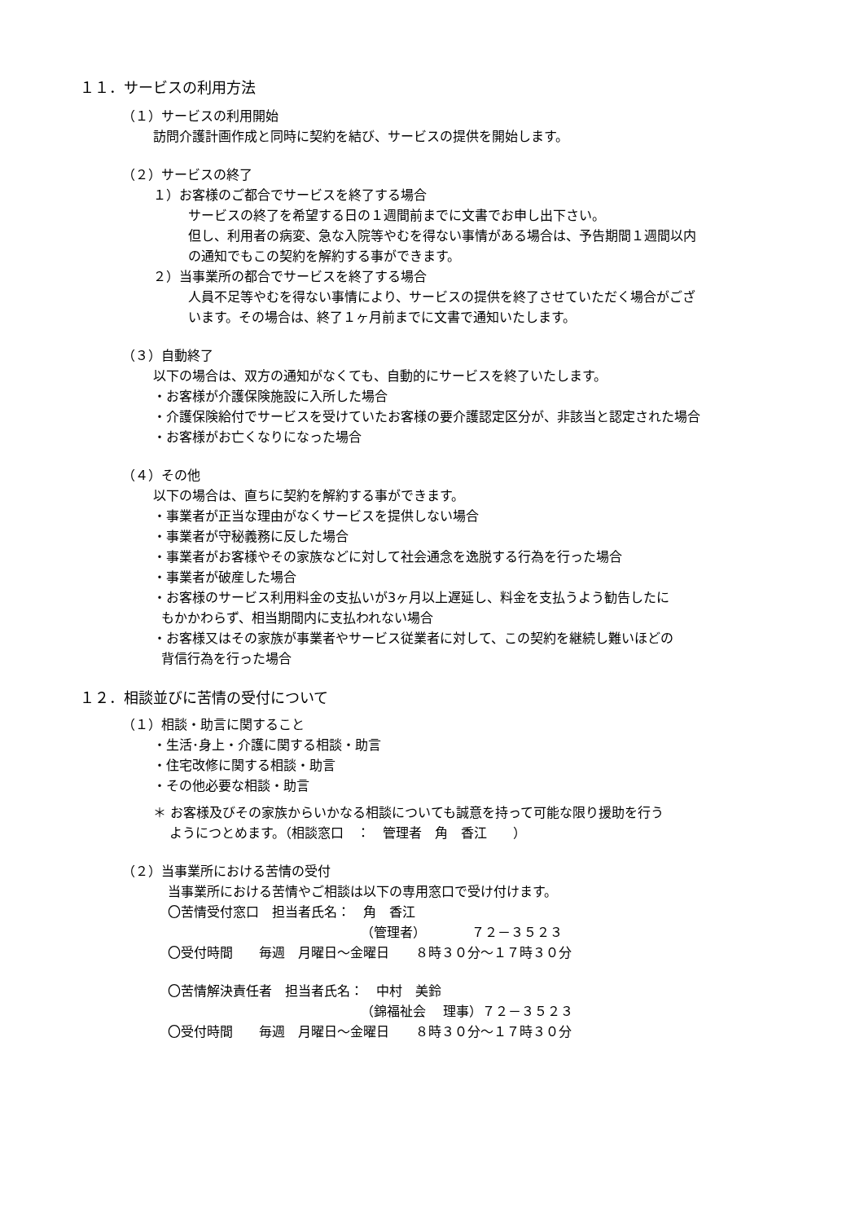１１．サービスの利用方法
（１）サービスの利用開始
訪問介護計画作成と同時に契約を結び、サービスの提供を開始します。
（２）サービスの終了
１）お客様のご都合でサービスを終了する場合
サービスの終了を希望する日の１週間前までに文書でお申し出下さい。
但し、利用者の病変、急な入院等やむを得ない事情がある場合は、予告期間１週間以内
の通知でもこの契約を解約する事ができます。
２）当事業所の都合でサービスを終了する場合
人員不足等やむを得ない事情により、サービスの提供を終了させていただく場合がござ
います。その場合は、終了１ヶ月前までに文書で通知いたします。
（３）自動終了
以下の場合は、双方の通知がなくても、自動的にサービスを終了いたします。
・お客様が介護保険施設に入所した場合
・介護保険給付でサービスを受けていたお客様の要介護認定区分が、非該当と認定された場合
・お客様がお亡くなりになった場合
（４）その他
以下の場合は、直ちに契約を解約する事ができます。
・事業者が正当な理由がなくサービスを提供しない場合
・事業者が守秘義務に反した場合
・事業者がお客様やその家族などに対して社会通念を逸脱する行為を行った場合
・事業者が破産した場合
・お客様のサービス利用料金の支払いが3ヶ月以上遅延し、料金を支払うよう勧告したに
もかかわらず、相当期間内に支払われない場合
・お客様又はその家族が事業者やサービス従業者に対して、この契約を継続し難いほどの
背信行為を行った場合
１２．相談並びに苦情の受付について
（１）相談・助言に関すること
・生活･身上・介護に関する相談・助言
・住宅改修に関する相談・助言
・その他必要な相談・助言
＊ お客様及びその家族からいかなる相談についても誠意を持って可能な限り援助を行う
ようにつとめます。（相談窓口　：　管理者　角　香江　　）
（２）当事業所における苦情の受付
当事業所における苦情やご相談は以下の専用窓口で受け付けます。
〇苦情受付窓口　担当者氏名：　角　香江
（管理者）　　　　７２－３５２３
〇受付時間　　毎週　月曜日～金曜日　　８時３０分～１７時３０分
〇苦情解決責任者　担当者氏名：　中村　美鈴
（錦福祉会　 理事）７２－３５２３
〇受付時間　　毎週　月曜日～金曜日　　８時３０分～１７時３０分